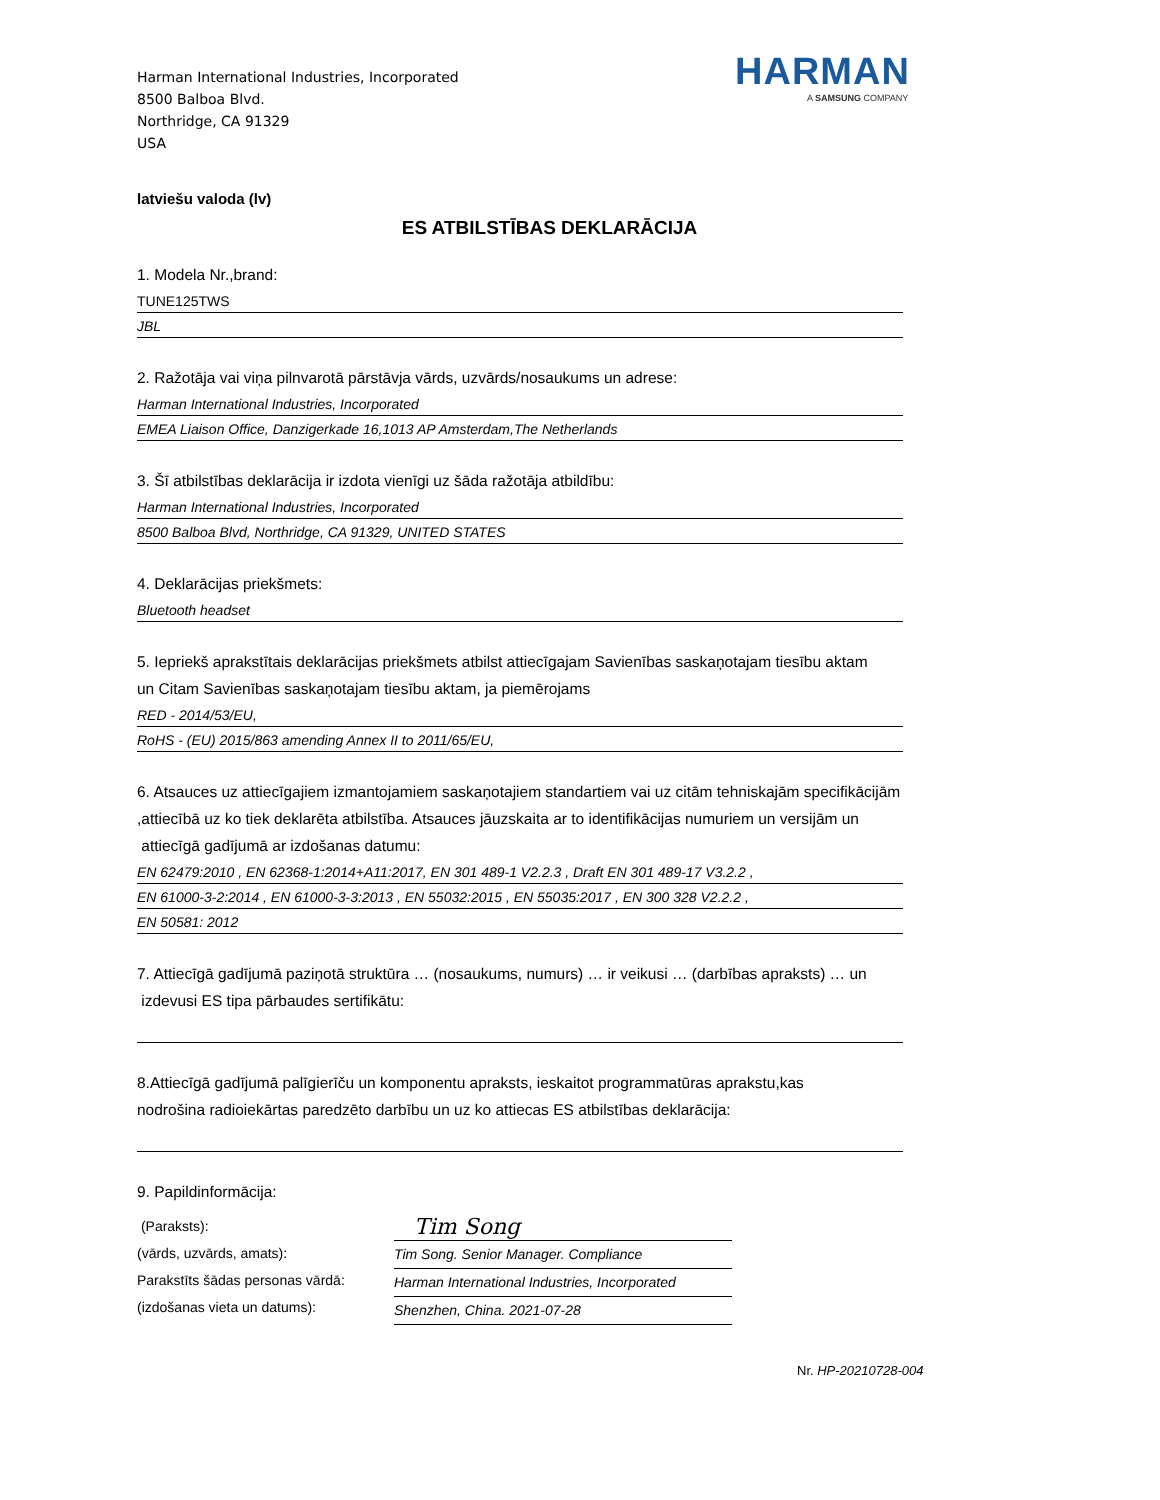Harman International Industries, Incorporated
8500 Balboa Blvd.
Northridge, CA 91329
USA
HARMAN
A SAMSUNG COMPANY
latviešu valoda (lv)
ES ATBILSTĪBAS DEKLARĀCIJA
1. Modela Nr.,brand:
TUNE125TWS
JBL
2. Ražotāja vai viņa pilnvarotā pārstāvja vārds, uzvārds/nosaukums un adrese:
Harman International Industries, Incorporated
EMEA Liaison Office, Danzigerkade 16,1013 AP Amsterdam,The Netherlands
3. Šī atbilstības deklarācija ir izdota vienīgi uz šāda ražotāja atbildību:
Harman International Industries, Incorporated
8500 Balboa Blvd, Northridge, CA 91329, UNITED STATES
4. Deklarācijas priekšmets:
Bluetooth headset
5. Iepriekš aprakstītais deklarācijas priekšmets atbilst attiecīgajam Savienības saskaņotajam tiesību aktam
un Citam Savienības saskaņotajam tiesību aktam, ja piemērojams
RED - 2014/53/EU,
RoHS - (EU) 2015/863 amending Annex II to 2011/65/EU,
6. Atsauces uz attiecīgajiem izmantojamiem saskaņotajiem standartiem vai uz citām tehniskajām specifikācijām
,attiecībā uz ko tiek deklarēta atbilstība. Atsauces jāuzskaita ar to identifikācijas numuriem un versijām un
attiecīgā gadījumā ar izdošanas datumu:
EN 62479:2010 , EN 62368-1:2014+A11:2017, EN 301 489-1 V2.2.3 , Draft EN 301 489-17 V3.2.2 ,
EN 61000-3-2:2014 , EN 61000-3-3:2013 , EN 55032:2015 , EN 55035:2017 , EN 300 328 V2.2.2 ,
EN 50581: 2012
7. Attiecīgā gadījumā paziņotā struktūra … (nosaukums, numurs) … ir veikusi … (darbības apraksts) … un
izdevusi ES tipa pārbaudes sertifikātu:
8.Attiecīgā gadījumā palīgierīču un komponentu apraksts, ieskaitot programmatūras aprakstu,kas
nodrošina radioiekārtas paredzēto darbību un uz ko attiecas ES atbilstības deklarācija:
9. Papildinformācija:
(Paraksts):
(vārds, uzvārds, amats):
Parakstīts šādas personas vārdā:
(izdošanas vieta un datums):
Tim Song
Tim Song. Senior Manager. Compliance
Harman International Industries, Incorporated
Shenzhen, China. 2021-07-28
Nr. HP-20210728-004